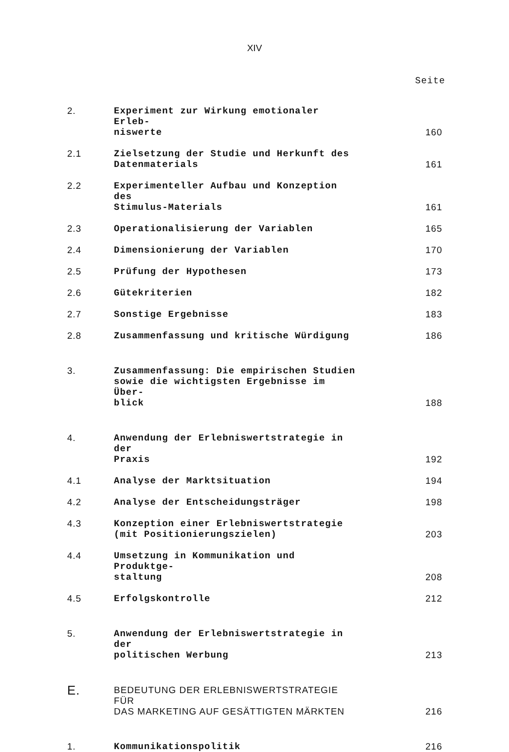XIV
Seite
| 2. | Experiment zur Wirkung emotionaler Erleb- niswerte | 160 |
| 2.1 | Zielsetzung der Studie und Herkunft des Datenmaterials | 161 |
| 2.2 | Experimenteller Aufbau und Konzeption des Stimulus-Materials | 161 |
| 2.3 | Operationalisierung der Variablen | 165 |
| 2.4 | Dimensionierung der Variablen | 170 |
| 2.5 | Prüfung der Hypothesen | 173 |
| 2.6 | Gütekriterien | 182 |
| 2.7 | Sonstige Ergebnisse | 183 |
| 2.8 | Zusammenfassung und kritische Würdigung | 186 |
| 3. | Zusammenfassung: Die empirischen Studien sowie die wichtigsten Ergebnisse im Über- blick | 188 |
| 4. | Anwendung der Erlebniswertstrategie in der Praxis | 192 |
| 4.1 | Analyse der Marktsituation | 194 |
| 4.2 | Analyse der Entscheidungsträger | 198 |
| 4.3 | Konzeption einer Erlebniswertstrategie (mit Positionierungszielen) | 203 |
| 4.4 | Umsetzung in Kommunikation und Produktge- staltung | 208 |
| 4.5 | Erfolgskontrolle | 212 |
| 5. | Anwendung der Erlebniswertstrategie in der politischen Werbung | 213 |
| E. | BEDEUTUNG DER ERLEBNISWERTSTRATEGIE FÜR DAS MARKETING AUF GESÄTTIGTEN MÄRKTEN | 216 |
| 1. | Kommunikationspolitik | 216 |